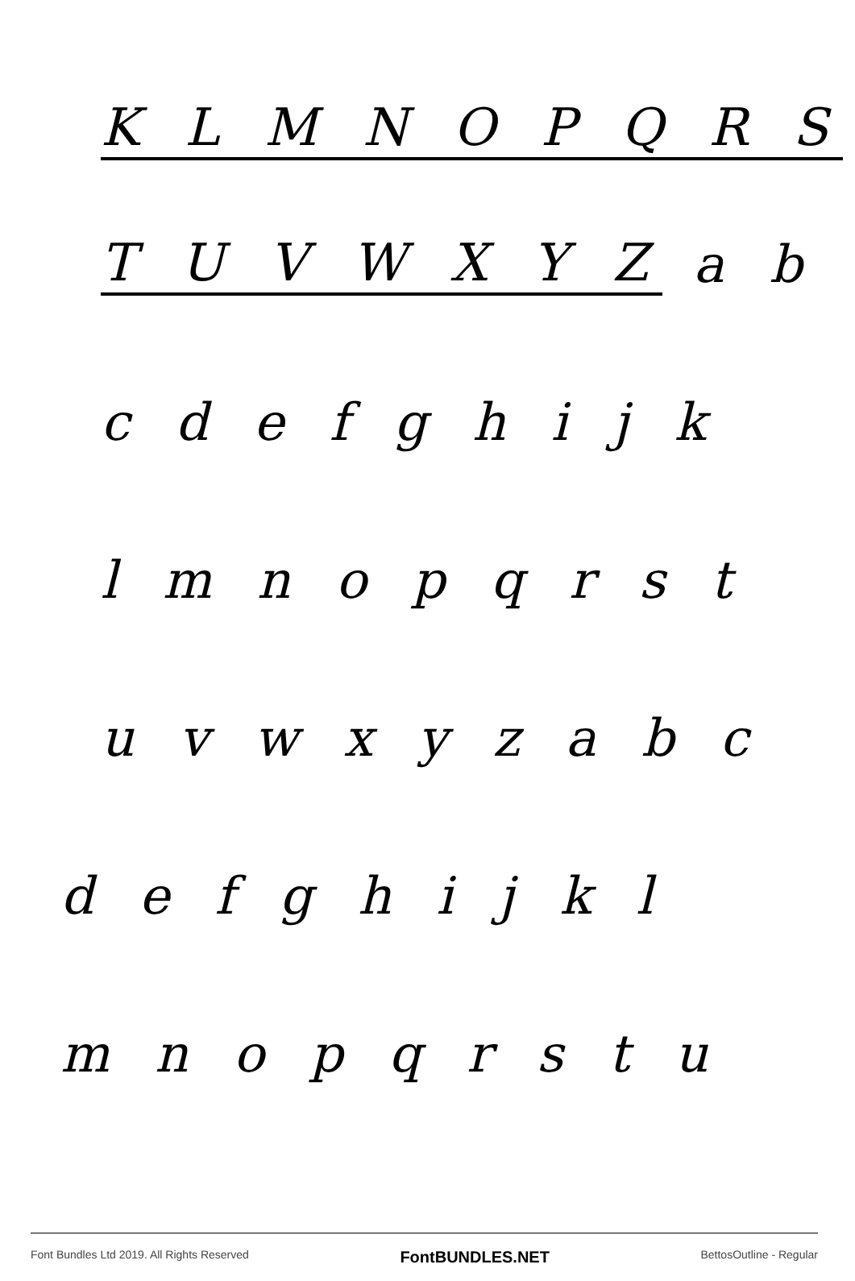K L M N O P Q R S
T U V W X Y Z a b
c d e f g h i j k
l m n o p q r s t
u v w x y z a b c
d e f g h i j k l
m n o p q r s t u
Font Bundles Ltd 2019. All Rights Reserved FontBUNDLES.NET BettosOutline - Regular